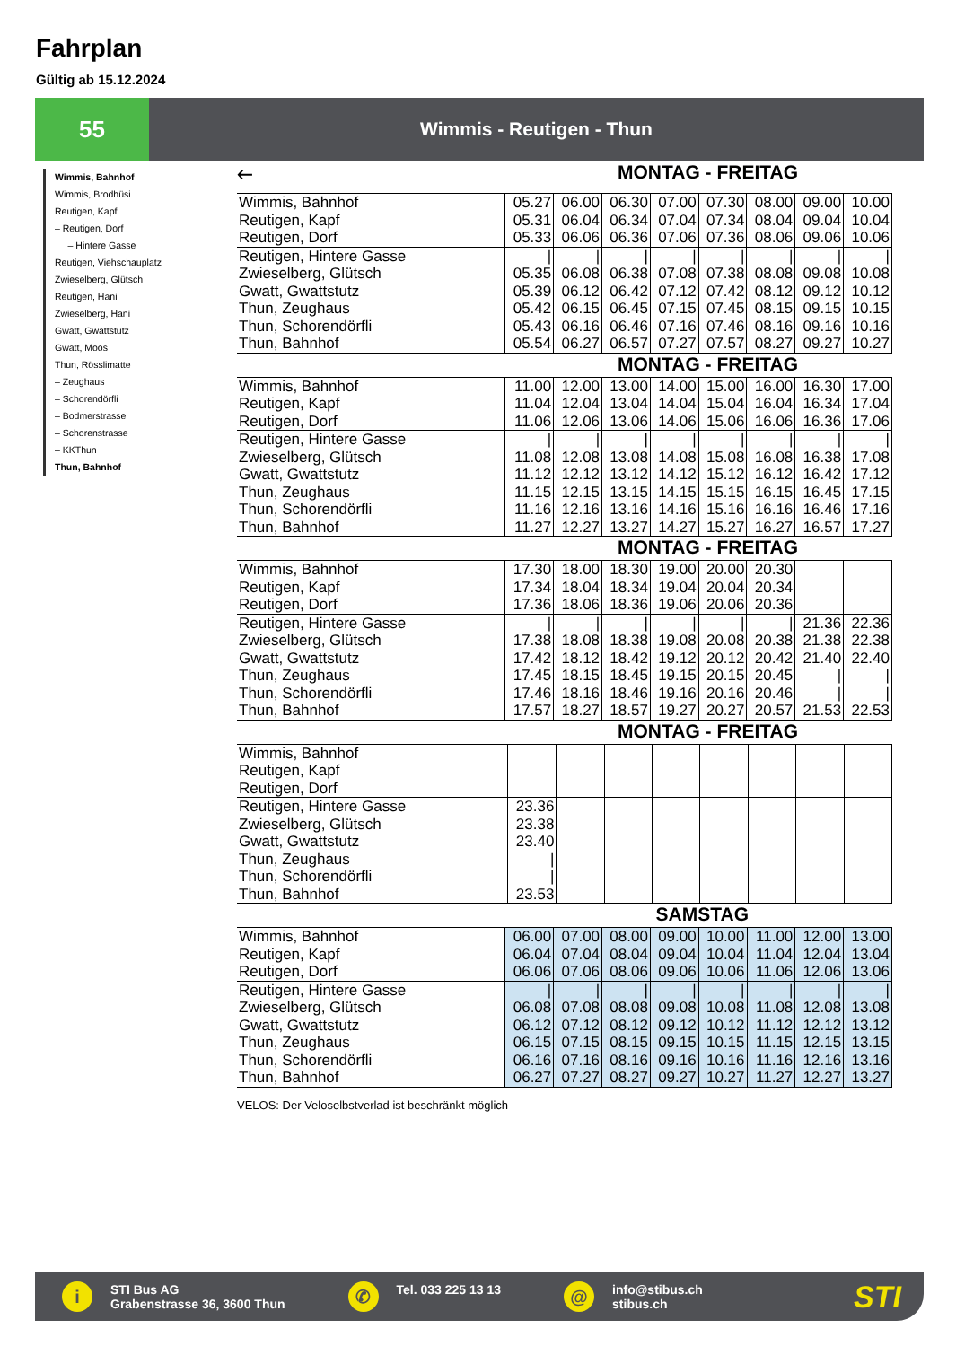Fahrplan
Gültig ab 15.12.2024
55
Wimmis - Reutigen - Thun
Wimmis, Bahnhof
Wimmis, Brodhüsi
Reutigen, Kapf
– Reutigen, Dorf
– Hintere Gasse
Reutigen, Viehschauplatz
Zwieselberg, Glütsch
Reutigen, Hani
Zwieselberg, Hani
Gwatt, Gwattstutz
Gwatt, Moos
Thun, Rösslimatte
– Zeughaus
– Schorendörfli
– Bodmerstrasse
– Schorenstrasse
– KKThun
Thun, Bahnhof
🡐 MONTAG - FREITAG
| Wimmis, Bahnhof Reutigen, Kapf Reutigen, Dorf | 05.27 05.31 05.33 | 06.00 06.04 06.06 | 06.30 06.34 06.36 | 07.00 07.04 07.06 | 07.30 07.34 07.36 | 08.00 08.04 08.06 | 09.00 09.04 09.06 | 10.00 10.04 10.06 |
| Reutigen, Hintere Gasse Zwieselberg, Glütsch Gwatt, Gwattstutz Thun, Zeughaus Thun, Schorendörfli Thun, Bahnhof | / 05.35 05.39 05.42 05.43 05.54 | / 06.08 06.12 06.15 06.16 06.27 | / 06.38 06.42 06.45 06.46 06.57 | / 07.08 07.12 07.15 07.16 07.27 | / 07.38 07.42 07.45 07.46 07.57 | / 08.08 08.12 08.15 08.16 08.27 | / 09.08 09.12 09.15 09.16 09.27 | / 10.08 10.12 10.15 10.16 10.27 |
MONTAG - FREITAG
| Wimmis, Bahnhof Reutigen, Kapf Reutigen, Dorf | 11.00 11.04 11.06 | 12.00 12.04 12.06 | 13.00 13.04 13.06 | 14.00 14.04 14.06 | 15.00 15.04 15.06 | 16.00 16.04 16.06 | 16.30 16.34 16.36 | 17.00 17.04 17.06 |
| Reutigen, Hintere Gasse Zwieselberg, Glütsch Gwatt, Gwattstutz Thun, Zeughaus Thun, Schorendörfli Thun, Bahnhof | / 11.08 11.12 11.15 11.16 11.27 | / 12.08 12.12 12.15 12.16 12.27 | / 13.08 13.12 13.15 13.16 13.27 | / 14.08 14.12 14.15 14.16 14.27 | / 15.08 15.12 15.15 15.16 15.27 | / 16.08 16.12 16.15 16.16 16.27 | / 16.38 16.42 16.45 16.46 16.57 | / 17.08 17.12 17.15 17.16 17.27 |
MONTAG - FREITAG
| Wimmis, Bahnhof Reutigen, Kapf Reutigen, Dorf | 17.30 17.34 17.36 | 18.00 18.04 18.06 | 18.30 18.34 18.36 | 19.00 19.04 19.06 | 20.00 20.04 20.06 | 20.30 20.34 20.36 | | |
| Reutigen, Hintere Gasse Zwieselberg, Glütsch Gwatt, Gwattstutz Thun, Zeughaus Thun, Schorendörfli Thun, Bahnhof | / 17.38 17.42 17.45 17.46 17.57 | / 18.08 18.12 18.15 18.16 18.27 | / 18.38 18.42 18.45 18.46 18.57 | / 19.08 19.12 19.15 19.16 19.27 | / 20.08 20.12 20.15 20.16 20.27 | / 20.38 20.42 20.45 20.46 20.57 | 21.36 21.38 21.40 / / 21.53 | 22.36 22.38 22.40 / / 22.53 |
MONTAG - FREITAG
| Wimmis, Bahnhof Reutigen, Kapf Reutigen, Dorf | | | | | | | | |
| Reutigen, Hintere Gasse Zwieselberg, Glütsch Gwatt, Gwattstutz Thun, Zeughaus Thun, Schorendörfli Thun, Bahnhof | 23.36 23.38 23.40 / / 23.53 | | | | | | | |
SAMSTAG
| Wimmis, Bahnhof Reutigen, Kapf Reutigen, Dorf | 06.00 06.04 06.06 | 07.00 07.04 07.06 | 08.00 08.04 08.06 | 09.00 09.04 09.06 | 10.00 10.04 10.06 | 11.00 11.04 11.06 | 12.00 12.04 12.06 | 13.00 13.04 13.06 |
| Reutigen, Hintere Gasse Zwieselberg, Glütsch Gwatt, Gwattstutz Thun, Zeughaus Thun, Schorendörfli Thun, Bahnhof | / 06.08 06.12 06.15 06.16 06.27 | / 07.08 07.12 07.15 07.16 07.27 | / 08.08 08.12 08.15 08.16 08.27 | / 09.08 09.12 09.15 09.16 09.27 | / 10.08 10.12 10.15 10.16 10.27 | / 11.08 11.12 11.15 11.16 11.27 | / 12.08 12.12 12.15 12.16 12.27 | / 13.08 13.12 13.15 13.16 13.27 |
VELOS: Der Veloselbstverlad ist beschränkt möglich
i
STI Bus AG
Grabenstrasse 36, 3600 Thun
✆
Tel. 033 225 13 13
@
info@stibus.ch
stibus.ch
STI